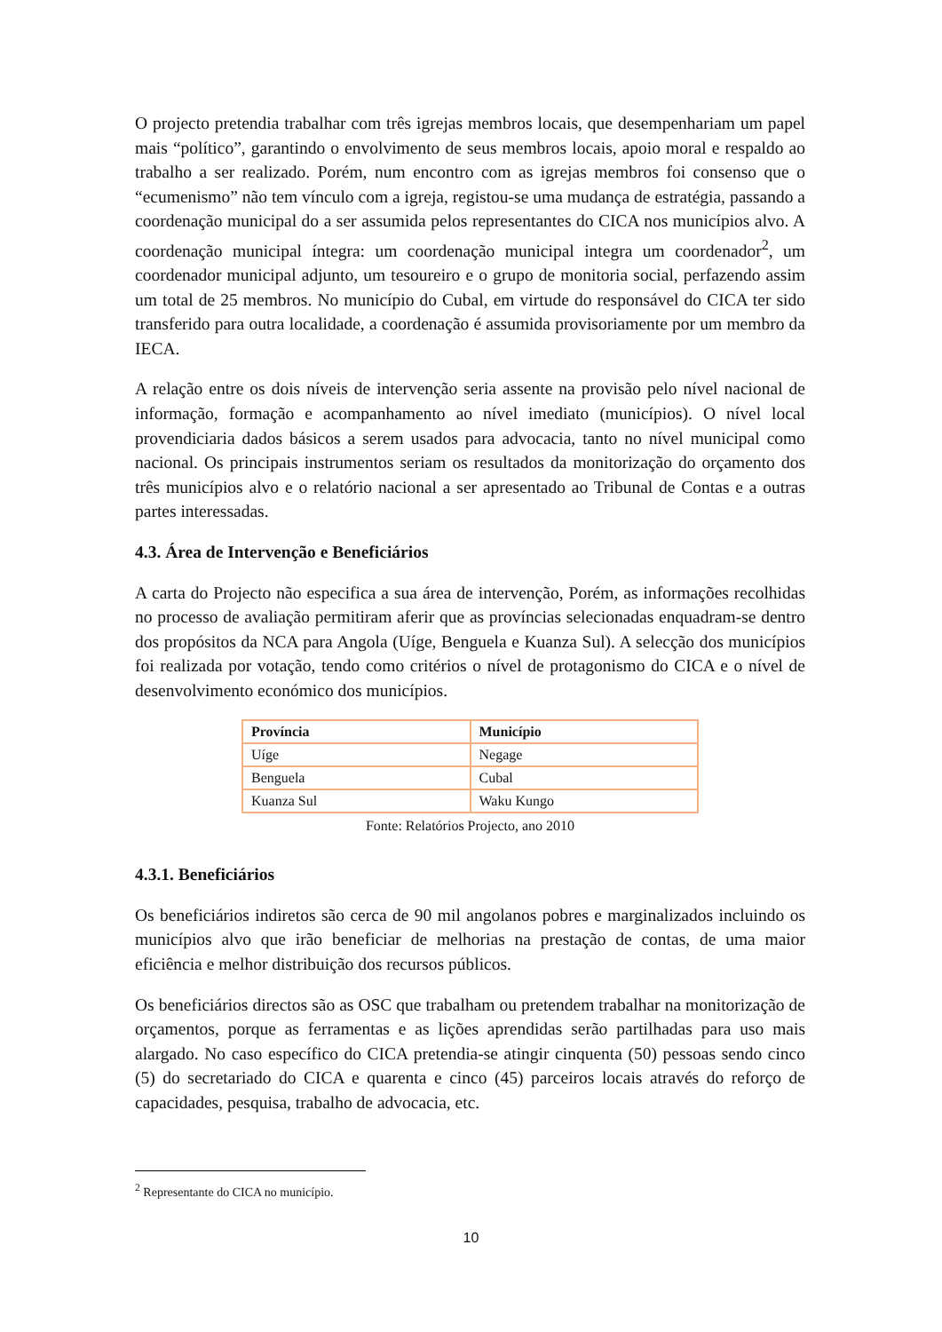O projecto pretendia trabalhar com três igrejas membros locais, que desempenhariam um papel mais “político”, garantindo o envolvimento de seus membros locais, apoio moral e respaldo ao trabalho a ser realizado. Porém, num encontro com as igrejas membros foi consenso que o “ecumenismo” não tem vínculo com a igreja, registou-se uma mudança de estratégia, passando a coordenação municipal do a ser assumida pelos representantes do CICA nos municípios alvo. A coordenação municipal íntegra: um coordenação municipal integra um coordenador<sup>2</sup>, um coordenador municipal adjunto, um tesoureiro e o grupo de monitoria social, perfazendo assim um total de 25 membros. No município do Cubal, em virtude do responsável do CICA ter sido transferido para outra localidade, a coordenação é assumida provisoriamente por um membro da IECA.
A relação entre os dois níveis de intervenção seria assente na provisão pelo nível nacional de informação, formação e acompanhamento ao nível imediato (municípios). O nível local provendiciaria dados básicos a serem usados para advocacia, tanto no nível municipal como nacional. Os principais instrumentos seriam os resultados da monitorização do orçamento dos três municípios alvo e o relatório nacional a ser apresentado ao Tribunal de Contas e a outras partes interessadas.
4.3. Área de Intervenção e Beneficiários
A carta do Projecto não especifica a sua área de intervenção, Porém, as informações recolhidas no processo de avaliação permitiram aferir que as províncias selecionadas enquadram-se dentro dos propósitos da NCA para Angola (Uíge, Benguela e Kuanza Sul). A selecção dos municípios foi realizada por votação, tendo como critérios o nível de protagonismo do CICA e o nível de desenvolvimento económico dos municípios.
| Província | Município |
| --- | --- |
| Uíge | Negage |
| Benguela | Cubal |
| Kuanza Sul | Waku Kungo |
Fonte: Relatórios Projecto, ano 2010
4.3.1. Beneficiários
Os beneficiários indiretos são cerca de 90 mil angolanos pobres e marginalizados incluindo os municípios alvo que irão beneficiar de melhorias na prestação de contas, de uma maior eficiência e melhor distribuição dos recursos públicos.
Os beneficiários directos são as OSC que trabalham ou pretendem trabalhar na monitorização de orçamentos, porque as ferramentas e as lições aprendidas serão partilhadas para uso mais alargado. No caso específico do CICA pretendia-se atingir cinquenta (50) pessoas sendo cinco (5) do secretariado do CICA e quarenta e cinco (45) parceiros locais através do reforço de capacidades, pesquisa, trabalho de advocacia, etc.
<sup>2</sup> Representante do CICA no município.
10